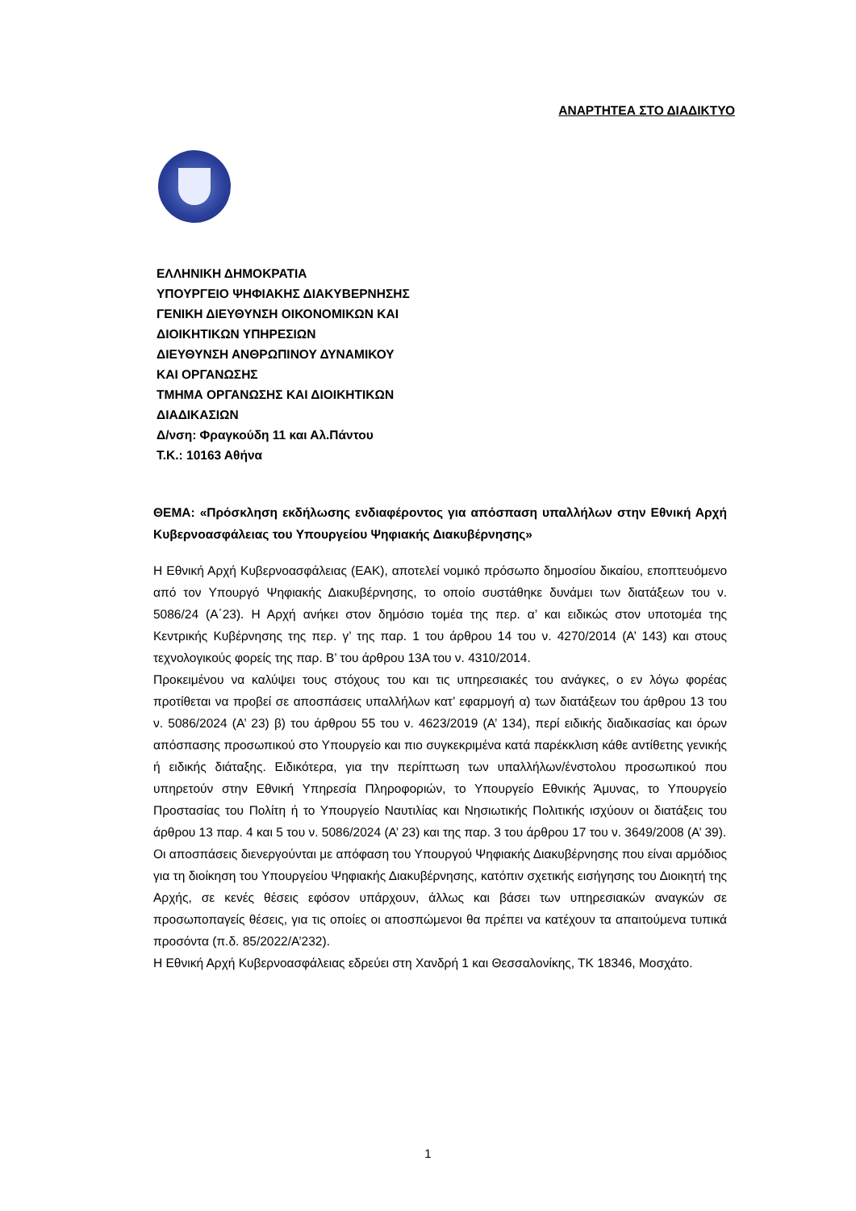ΑΝΑΡΤΗΤΕΑ ΣΤΟ ΔΙΑΔΙΚΤΥΟ
ΕΛΛΗΝΙΚΗ ΔΗΜΟΚΡΑΤΙΑ
ΥΠΟΥΡΓΕΙΟ ΨΗΦΙΑΚΗΣ ΔΙΑΚΥΒΕΡΝΗΣΗΣ
ΓΕΝΙΚΗ ΔΙΕΥΘΥΝΣΗ ΟΙΚΟΝΟΜΙΚΩΝ ΚΑΙ
ΔΙΟΙΚΗΤΙΚΩΝ ΥΠΗΡΕΣΙΩΝ
ΔΙΕΥΘΥΝΣΗ ΑΝΘΡΩΠΙΝΟΥ ΔΥΝΑΜΙΚΟΥ
ΚΑΙ ΟΡΓΑΝΩΣΗΣ
ΤΜΗΜΑ ΟΡΓΑΝΩΣΗΣ ΚΑΙ ΔΙΟΙΚΗΤΙΚΩΝ
ΔΙΑΔΙΚΑΣΙΩΝ
Δ/νση: Φραγκούδη 11 και Αλ.Πάντου
Τ.Κ.: 10163 Αθήνα
ΘΕΜΑ: «Πρόσκληση εκδήλωσης ενδιαφέροντος για απόσπαση υπαλλήλων στην Εθνική Αρχή Κυβερνοασφάλειας του Υπουργείου Ψηφιακής Διακυβέρνησης»
Η Εθνική Αρχή Κυβερνοασφάλειας (ΕΑΚ), αποτελεί νομικό πρόσωπο δημοσίου δικαίου, εποπτευόμενο από τον Υπουργό Ψηφιακής Διακυβέρνησης, το οποίο συστάθηκε δυνάμει των διατάξεων του ν. 5086/24 (Α΄23). Η Αρχή ανήκει στον δημόσιο τομέα της περ. α’ και ειδικώς στον υποτομέα της Κεντρικής Κυβέρνησης της περ. γ’ της παρ. 1 του άρθρου 14 του ν. 4270/2014 (Α’ 143) και στους τεχνολογικούς φορείς της παρ. Β’ του άρθρου 13Α του ν. 4310/2014.
Προκειμένου να καλύψει τους στόχους του και τις υπηρεσιακές του ανάγκες, ο εν λόγω φορέας προτίθεται να προβεί σε αποσπάσεις υπαλλήλων κατ’ εφαρμογή α) των διατάξεων του άρθρου 13 του ν. 5086/2024 (Α’ 23) β) του άρθρου 55 του ν. 4623/2019 (Α’ 134), περί ειδικής διαδικασίας και όρων απόσπασης προσωπικού στο Υπουργείο και πιο συγκεκριμένα κατά παρέκκλιση κάθε αντίθετης γενικής ή ειδικής διάταξης. Ειδικότερα, για την περίπτωση των υπαλλήλων/ένστολου προσωπικού που υπηρετούν στην Εθνική Υπηρεσία Πληροφοριών, το Υπουργείο Εθνικής Άμυνας, το Υπουργείο Προστασίας του Πολίτη ή το Υπουργείο Ναυτιλίας και Νησιωτικής Πολιτικής ισχύουν οι διατάξεις του άρθρου 13 παρ. 4 και 5 του ν. 5086/2024 (Α’ 23) και της παρ. 3 του άρθρου 17 του ν. 3649/2008 (Α’ 39).
Οι αποσπάσεις διενεργούνται με απόφαση του Υπουργού Ψηφιακής Διακυβέρνησης που είναι αρμόδιος για τη διοίκηση του Υπουργείου Ψηφιακής Διακυβέρνησης, κατόπιν σχετικής εισήγησης του Διοικητή της Αρχής, σε κενές θέσεις εφόσον υπάρχουν, άλλως και βάσει των υπηρεσιακών αναγκών σε προσωποπαγείς θέσεις, για τις οποίες οι αποσπώμενοι θα πρέπει να κατέχουν τα απαιτούμενα τυπικά προσόντα (π.δ. 85/2022/Α’232).
Η Εθνική Αρχή Κυβερνοασφάλειας εδρεύει στη Χανδρή 1 και Θεσσαλονίκης, ΤΚ 18346, Μοσχάτο.
1